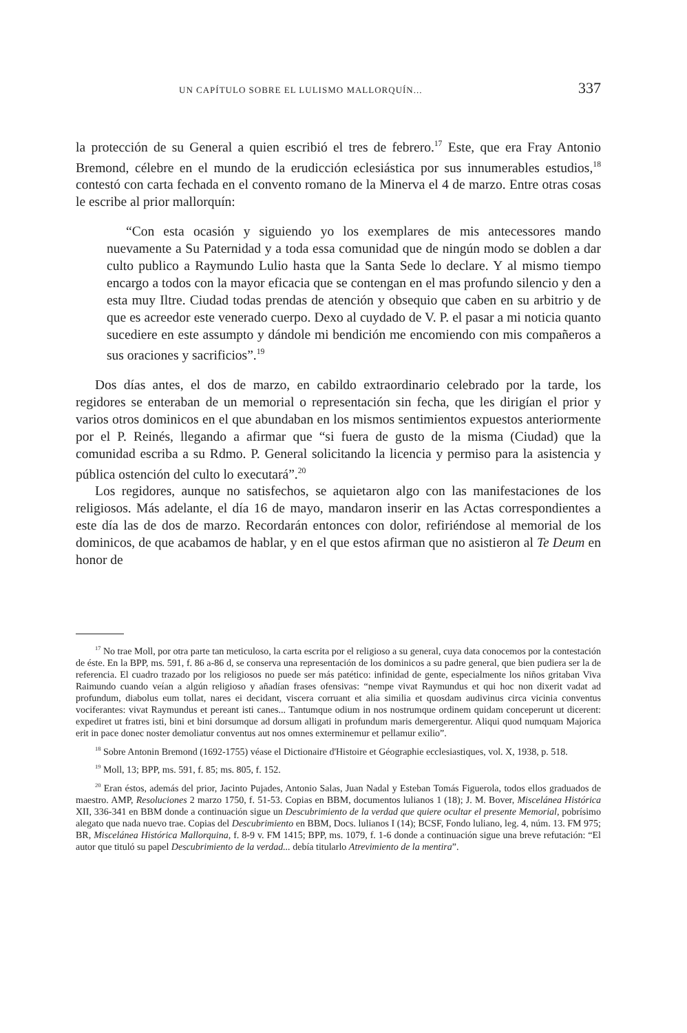UN CAPÍTULO SOBRE EL LULISMO MALLORQUÍN... 337
la protección de su General a quien escribió el tres de febrero.<sup>17</sup> Este, que era Fray Antonio Bremond, célebre en el mundo de la erudicción eclesiástica por sus innumerables estudios,<sup>18</sup> contestó con carta fechada en el convento romano de la Minerva el 4 de marzo. Entre otras cosas le escribe al prior mallorquín:
“Con esta ocasión y siguiendo yo los exemplares de mis antecessores mando nuevamente a Su Paternidad y a toda essa comunidad que de ningún modo se doblen a dar culto publico a Raymundo Lulio hasta que la Santa Sede lo declare. Y al mismo tiempo encargo a todos con la mayor eficacia que se contengan en el mas profundo silencio y den a esta muy Iltre. Ciudad todas prendas de atención y obsequio que caben en su arbitrio y de que es acreedor este venerado cuerpo. Dexo al cuydado de V. P. el pasar a mi noticia quanto sucediere en este assumpto y dándole mi bendición me encomiendo con mis compañeros a sus oraciones y sacrificios”.<sup>19</sup>
Dos días antes, el dos de marzo, en cabildo extraordinario celebrado por la tarde, los regidores se enteraban de un memorial o representación sin fecha, que les dirigían el prior y varios otros dominicos en el que abundaban en los mismos sentimientos expuestos anteriormente por el P. Reinés, llegando a afirmar que “si fuera de gusto de la misma (Ciudad) que la comunidad escriba a su Rdmo. P. General solicitando la licencia y permiso para la asistencia y pública ostención del culto lo executará”.<sup>20</sup>
Los regidores, aunque no satisfechos, se aquietaron algo con las manifestaciones de los religiosos. Más adelante, el día 16 de mayo, mandaron inserir en las Actas correspondientes a este día las de dos de marzo. Recordarán entonces con dolor, refiriéndose al memorial de los dominicos, de que acabamos de hablar, y en el que estos afirman que no asistieron al Te Deum en honor de
<sup>17</sup> No trae Moll, por otra parte tan meticuloso, la carta escrita por el religioso a su general, cuya data conocemos por la contestación de éste. En la BPP, ms. 591, f. 86 a-86 d, se conserva una representación de los dominicos a su padre general, que bien pudiera ser la de referencia. El cuadro trazado por los religiosos no puede ser más patético: infinidad de gente, especialmente los niños gritaban Viva Raimundo cuando veían a algún religioso y añadían frases ofensivas: “nempe vivat Raymundus et qui hoc non dixerit vadat ad profundum, diabolus eum tollat, nares ei decidant, viscera corruant et alia similia et quosdam audivinus circa vicinia conventus vociferantes: vivat Raymundus et pereant isti canes... Tantumque odium in nos nostrumque ordinem quidam conceperunt ut dicerent: expediret ut fratres isti, bini et bini dorsumque ad dorsum alligati in profundum maris demergerentur. Aliqui quod numquam Majorica erit in pace donec noster demoliatur conventus aut nos omnes exterminemur et pellamur exilio”.
<sup>18</sup> Sobre Antonin Bremond (1692-1755) véase el Dictionaire d'Histoire et Géographie ecclesiastiques, vol. X, 1938, p. 518.
<sup>19</sup> Moll, 13; BPP, ms. 591, f. 85; ms. 805, f. 152.
<sup>20</sup> Eran éstos, además del prior, Jacinto Pujades, Antonio Salas, Juan Nadal y Esteban Tomás Figuerola, todos ellos graduados de maestro. AMP, Resoluciones 2 marzo 1750, f. 51-53. Copias en BBM, documentos lulianos 1 (18); J. M. Bover, Miscelánea Histórica XII, 336-341 en BBM donde a continuación sigue un Descubrimiento de la verdad que quiere ocultar el presente Memorial, pobrísimo alegato que nada nuevo trae. Copias del Descubrimiento en BBM, Docs. lulianos I (14); BCSF, Fondo luliano, leg. 4, núm. 13. FM 975; BR, Miscelánea Histórica Mallorquina, f. 8-9 v. FM 1415; BPP, ms. 1079, f. 1-6 donde a continuación sigue una breve refutación: “El autor que tituló su papel Descubrimiento de la verdad... debía titularlo Atrevimiento de la mentira”.